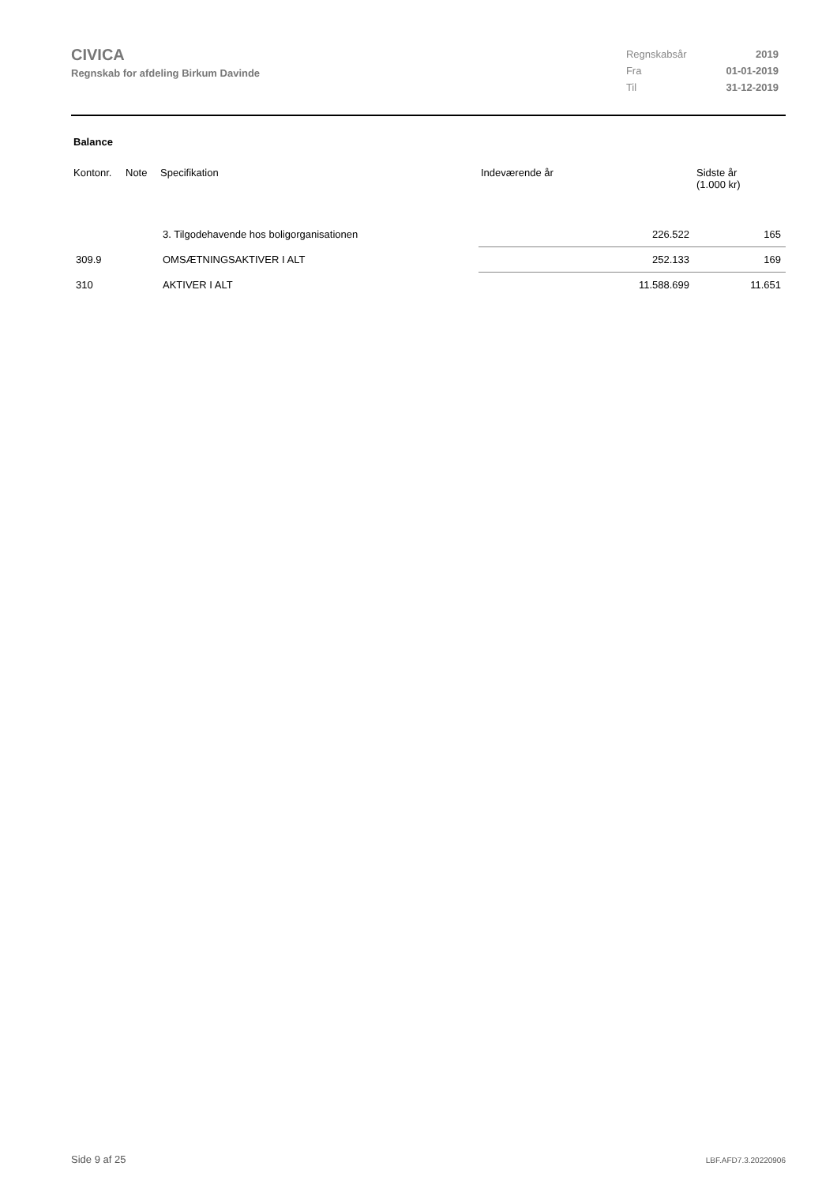CIVICA
Regnskab for afdeling Birkum Davinde
| Regnskabsår | 2019 |
| Fra | 01-01-2019 |
| Til | 31-12-2019 |
Balance
| Kontonr. | Note | Specifikation | Indeværende år | Sidste år (1.000 kr) |
| --- | --- | --- | --- | --- |
| | | 3. Tilgodehavende hos boligorganisationen | 226.522 | 165 |
| 309.9 | | OMSÆTNINGSAKTIVER I ALT | 252.133 | 169 |
| 310 | | AKTIVER I ALT | 11.588.699 | 11.651 |
Side 9 af 25 LBF.AFD7.3.20220906